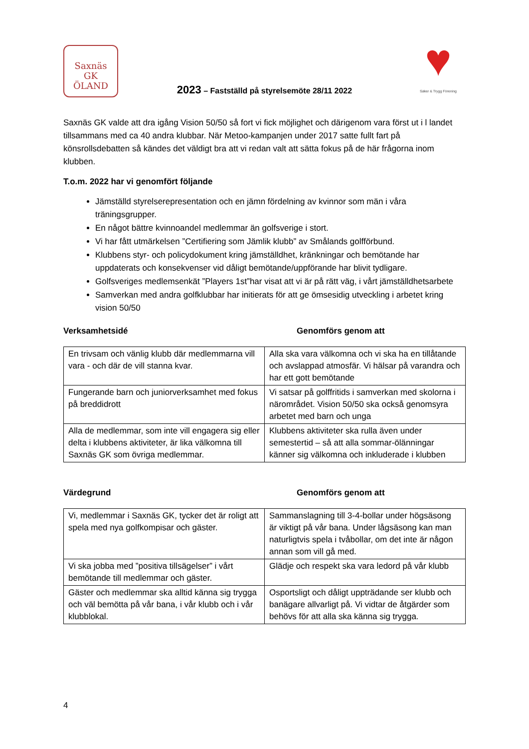Saxnäs
GK
ÖLAND
2023 – Fastställd på styrelsemöte 28/11 2022
♥
Säker & Trygg Förening
Saxnäs GK valde att dra igång Vision 50/50 så fort vi fick möjlighet och därigenom vara först ut i l landet tillsammans med ca 40 andra klubbar. När Metoo-kampanjen under 2017 satte fullt fart på könsrollsdebatten så kändes det väldigt bra att vi redan valt att sätta fokus på de här frågorna inom klubben.
T.o.m. 2022 har vi genomfört följande
Jämställd styrelserepresentation och en jämn fördelning av kvinnor som män i våra träningsgrupper.
En något bättre kvinnoandel medlemmar än golfsverige i stort.
Vi har fått utmärkelsen ”Certifiering som Jämlik klubb” av Smålands golfförbund.
Klubbens styr- och policydokument kring jämställdhet, kränkningar och bemötande har uppdaterats och konsekvenser vid dåligt bemötande/uppförande har blivit tydligare.
Golfsveriges medlemsenkät ”Players 1st”har visat att vi är på rätt väg, i vårt jämställdhetsarbete
Samverkan med andra golfklubbar har initierats för att ge ömsesidig utveckling i arbetet kring vision 50/50
Verksamhetsidé Genomförs genom att
| En trivsam och vänlig klubb där medlemmarna vill vara - och där de vill stanna kvar. | Alla ska vara välkomna och vi ska ha en tillåtande och avslappad atmosfär. Vi hälsar på varandra och har ett gott bemötande |
| Fungerande barn och juniorverksamhet med fokus på breddidrott | Vi satsar på golffritids i samverkan med skolorna i närområdet. Vision 50/50 ska också genomsyra arbetet med barn och unga |
| Alla de medlemmar, som inte vill engagera sig eller delta i klubbens aktiviteter, är lika välkomna till Saxnäs GK som övriga medlemmar. | Klubbens aktiviteter ska rulla även under semestertid – så att alla sommar-ölänningar känner sig välkomna och inkluderade i klubben |
Värdegrund Genomförs genom att
| Vi, medlemmar i Saxnäs GK, tycker det är roligt att spela med nya golfkompisar och gäster. | Sammanslagning till 3-4-bollar under högsäsong är viktigt på vår bana. Under lågsäsong kan man naturligtvis spela i tvåbollar, om det inte är någon annan som vill gå med. |
| Vi ska jobba med ”positiva tillsägelser” i vårt bemötande till medlemmar och gäster. | Glädje och respekt ska vara ledord på vår klubb |
| Gäster och medlemmar ska alltid känna sig trygga och väl bemötta på vår bana, i vår klubb och i vår klubblokal. | Osportsligt och dåligt uppträdande ser klubb och banägare allvarligt på. Vi vidtar de åtgärder som behövs för att alla ska känna sig trygga. |
4